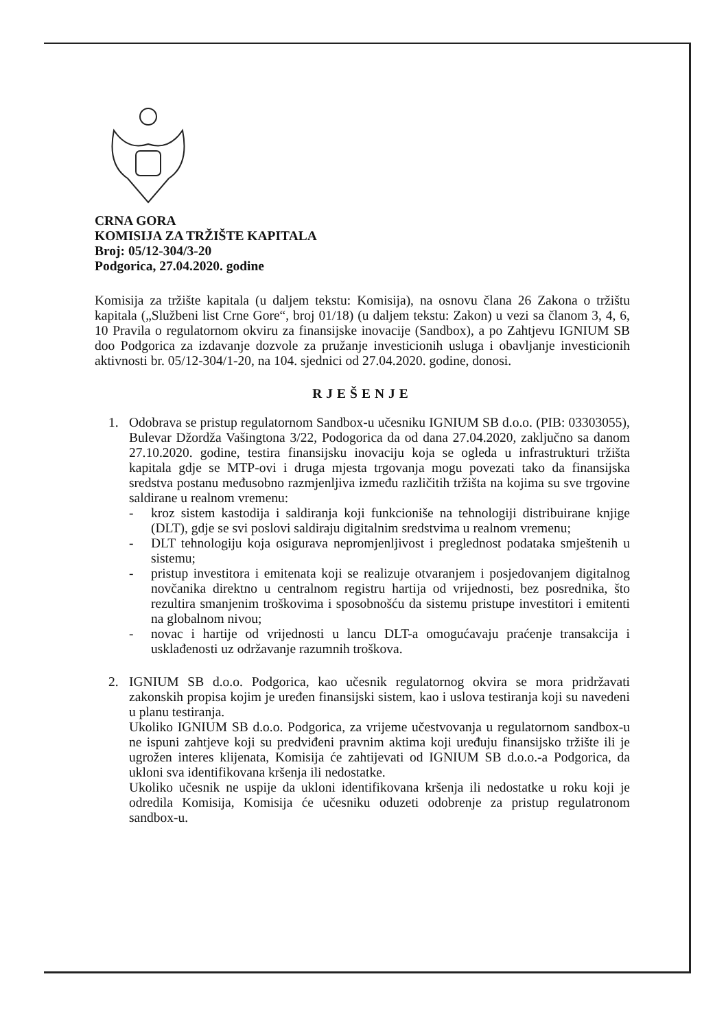CRNA GORA
KOMISIJA ZA TRŽIŠTE KAPITALA
Broj: 05/12-304/3-20
Podgorica, 27.04.2020. godine
Komisija za tržište kapitala (u daljem tekstu: Komisija), na osnovu člana 26 Zakona o tržištu kapitala („Službeni list Crne Gore“, broj 01/18) (u daljem tekstu: Zakon) u vezi sa članom 3, 4, 6, 10 Pravila o regulatornom okviru za finansijske inovacije (Sandbox), a po Zahtjevu IGNIUM SB doo Podgorica za izdavanje dozvole za pružanje investicionih usluga i obavljanje investicionih aktivnosti br. 05/12-304/1-20, na 104. sjednici od 27.04.2020. godine, donosi.
RJEŠENJE
1. Odobrava se pristup regulatornom Sandbox-u učesniku IGNIUM SB d.o.o. (PIB: 03303055), Bulevar Džordža Vašingtona 3/22, Podogorica da od dana 27.04.2020, zaključno sa danom 27.10.2020. godine, testira finansijsku inovaciju koja se ogleda u infrastrukturi tržišta kapitala gdje se MTP-ovi i druga mjesta trgovanja mogu povezati tako da finansijska sredstva postanu međusobno razmjenljiva između različitih tržišta na kojima su sve trgovine saldirane u realnom vremenu:
- kroz sistem kastodija i saldiranja koji funkcioniše na tehnologiji distribuirane knjige (DLT), gdje se svi poslovi saldiraju digitalnim sredstvima u realnom vremenu;
- DLT tehnologiju koja osigurava nepromjenljivost i preglednost podataka smještenih u sistemu;
- pristup investitora i emitenata koji se realizuje otvaranjem i posjedovanjem digitalnog novčanika direktno u centralnom registru hartija od vrijednosti, bez posrednika, što rezultira smanjenim troškovima i sposobnošću da sistemu pristupe investitori i emitenti na globalnom nivou;
- novac i hartije od vrijednosti u lancu DLT-a omogućavaju praćenje transakcija i usklađenosti uz održavanje razumnih troškova.
2. IGNIUM SB d.o.o. Podgorica, kao učesnik regulatornog okvira se mora pridržavati zakonskih propisa kojim je uređen finansijski sistem, kao i uslova testiranja koji su navedeni u planu testiranja.
Ukoliko IGNIUM SB d.o.o. Podgorica, za vrijeme učestvovanja u regulatornom sandbox-u ne ispuni zahtjeve koji su predviđeni pravnim aktima koji uređuju finansijsko tržište ili je ugrožen interes klijenata, Komisija će zahtijevati od IGNIUM SB d.o.o.-a Podgorica, da ukloni sva identifikovana kršenja ili nedostatke.
Ukoliko učesnik ne uspije da ukloni identifikovana kršenja ili nedostatke u roku koji je odredila Komisija, Komisija će učesniku oduzeti odobrenje za pristup regulatronom sandbox-u.